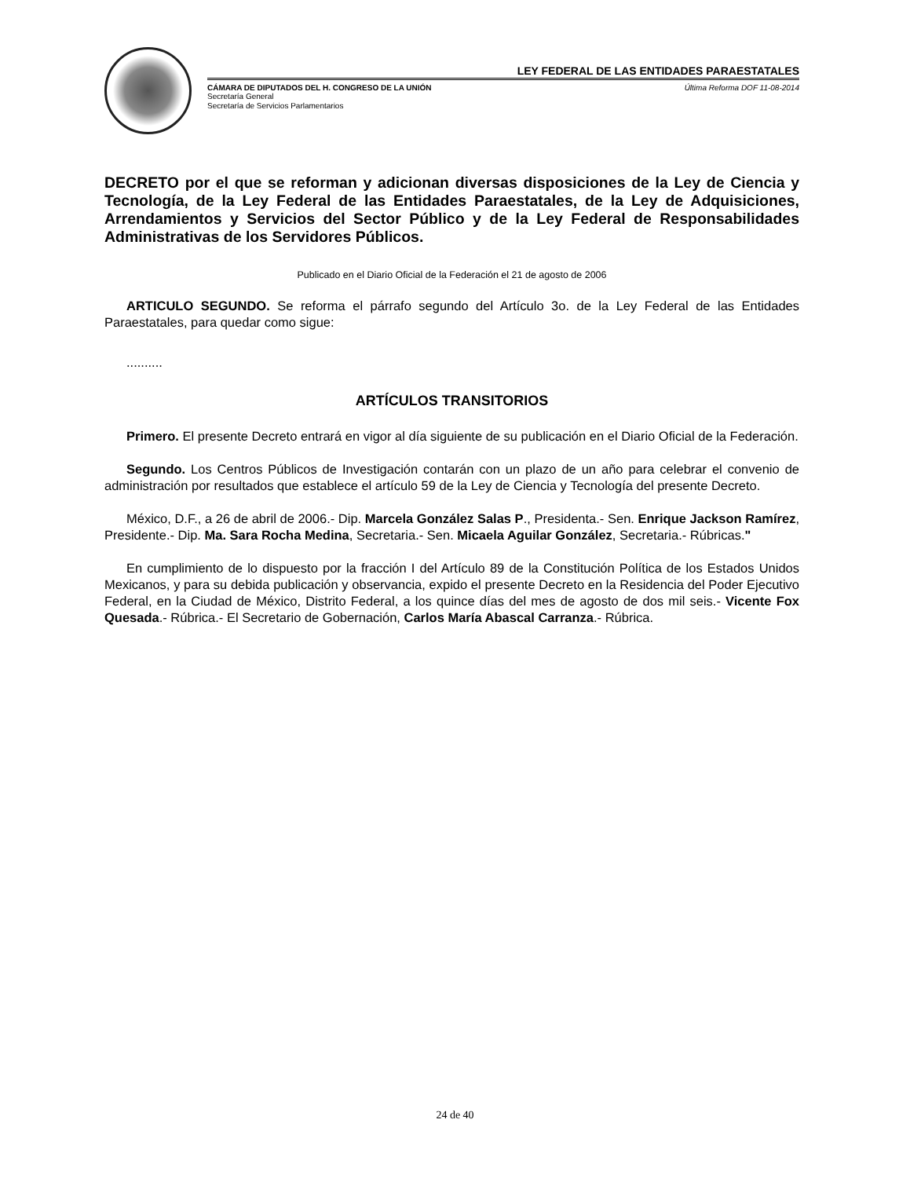LEY FEDERAL DE LAS ENTIDADES PARAESTATALES
CÁMARA DE DIPUTADOS DEL H. CONGRESO DE LA UNIÓN Última Reforma DOF 11-08-2014
Secretaría General
Secretaría de Servicios Parlamentarios
DECRETO por el que se reforman y adicionan diversas disposiciones de la Ley de Ciencia y Tecnología, de la Ley Federal de las Entidades Paraestatales, de la Ley de Adquisiciones, Arrendamientos y Servicios del Sector Público y de la Ley Federal de Responsabilidades Administrativas de los Servidores Públicos.
Publicado en el Diario Oficial de la Federación el 21 de agosto de 2006
ARTICULO SEGUNDO. Se reforma el párrafo segundo del Artículo 3o. de la Ley Federal de las Entidades Paraestatales, para quedar como sigue:
..........
ARTÍCULOS TRANSITORIOS
Primero. El presente Decreto entrará en vigor al día siguiente de su publicación en el Diario Oficial de la Federación.
Segundo. Los Centros Públicos de Investigación contarán con un plazo de un año para celebrar el convenio de administración por resultados que establece el artículo 59 de la Ley de Ciencia y Tecnología del presente Decreto.
México, D.F., a 26 de abril de 2006.- Dip. Marcela González Salas P., Presidenta.- Sen. Enrique Jackson Ramírez, Presidente.- Dip. Ma. Sara Rocha Medina, Secretaria.- Sen. Micaela Aguilar González, Secretaria.- Rúbricas."
En cumplimiento de lo dispuesto por la fracción I del Artículo 89 de la Constitución Política de los Estados Unidos Mexicanos, y para su debida publicación y observancia, expido el presente Decreto en la Residencia del Poder Ejecutivo Federal, en la Ciudad de México, Distrito Federal, a los quince días del mes de agosto de dos mil seis.- Vicente Fox Quesada.- Rúbrica.- El Secretario de Gobernación, Carlos María Abascal Carranza.- Rúbrica.
24 de 40